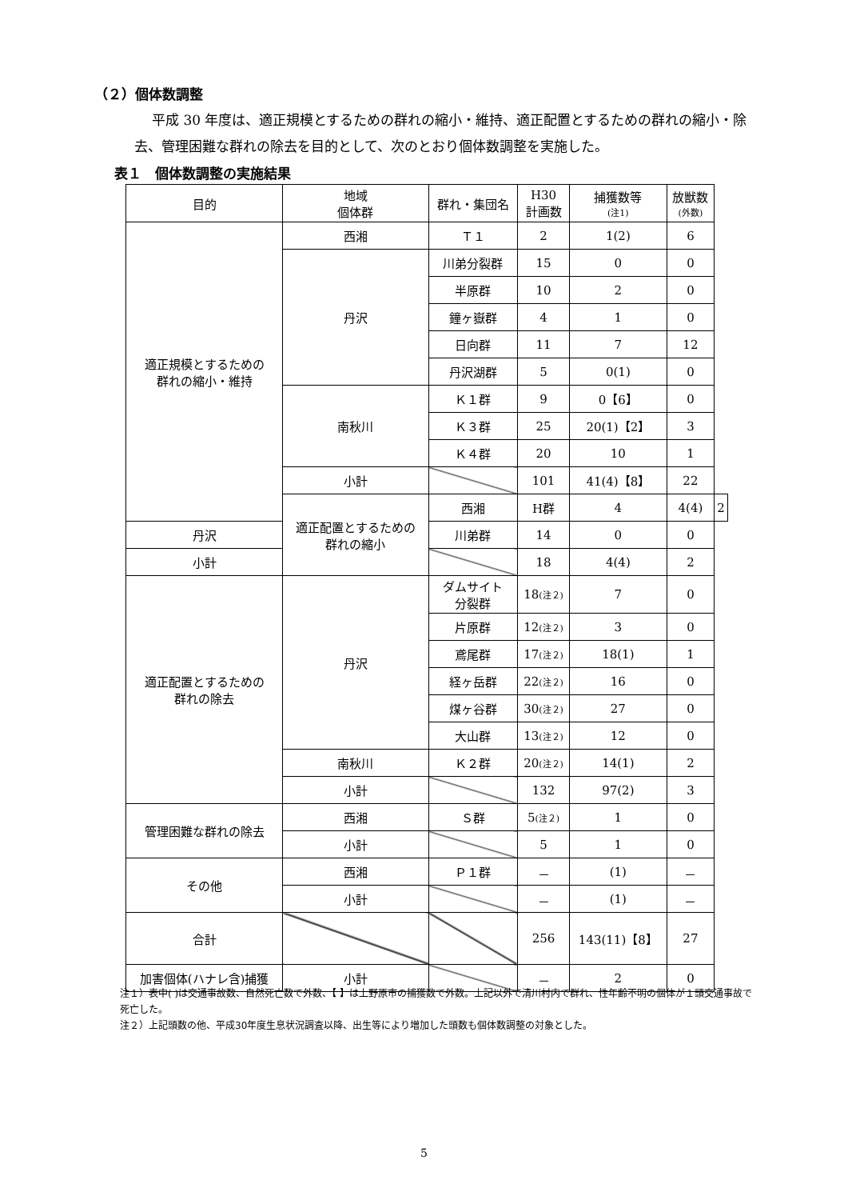（２）個体数調整
平成 30 年度は、適正規模とするための群れの縮小・維持、適正配置とするための群れの縮小・除去、管理困難な群れの除去を目的として、次のとおり個体数調整を実施した。
表１　個体数調整の実施結果
| 目的 | 地域 個体群 | 群れ・集団名 | H30 計画数 | 捕獲数等 (注1) | 放獣数 (外数) | |
| --- | --- | --- | --- | --- | --- | --- |
| 適正規模とするための 群れの縮小・維持 | 西湘 | Ｔ１ | 2 | 1(2) | 6 | |
| | 丹沢 | 川弟分裂群 | 15 | 0 | 0 | |
| | | 半原群 | 10 | 2 | 0 | |
| | | 鐘ヶ嶽群 | 4 | 1 | 0 | |
| | | 日向群 | 11 | 7 | 12 | |
| | | 丹沢湖群 | 5 | 0(1) | 0 | |
| | 南秋川 | Ｋ１群 | 9 | 0【6】 | 0 | |
| | | Ｋ３群 | 25 | 20(1)【2】 | 3 | |
| | | Ｋ４群 | 20 | 10 | 1 | |
| | 小計 | | 101 | 41(4)【8】 | 22 | |
| | 適正配置とするための 群れの縮小 | 西湘 | H群 | 4 | 4(4) | 2 |
| 丹沢 | | 川弟群 | 14 | 0 | 0 | |
| 小計 | | | 18 | 4(4) | 2 | |
| 適正配置とするための 群れの除去 | 丹沢 | ダムサイト 分裂群 | 18 (注２) | 7 | 0 | |
| | | 片原群 | 12 (注２) | 3 | 0 | |
| | | 鳶尾群 | 17 (注２) | 18(1) | 1 | |
| | | 経ヶ岳群 | 22 (注２) | 16 | 0 | |
| | | 煤ヶ谷群 | 30 (注２) | 27 | 0 | |
| | | 大山群 | 13 (注２) | 12 | 0 | |
| | 南秋川 | Ｋ２群 | 20 (注２) | 14(1) | 2 | |
| | 小計 | | 132 | 97(2) | 3 | |
| 管理困難な群れの除去 | 西湘 | Ｓ群 | 5 (注２) | 1 | 0 | |
| | 小計 | | 5 | 1 | 0 | |
| その他 | 西湘 | Ｐ１群 | － | (1) | － | |
| | 小計 | | － | (1) | － | |
| 合計 | | | 256 | 143(11)【8】 | 27 | |
| 加害個体(ハナレ含)捕獲 | 小計 | | － | 2 | 0 | |
注１）表中( )は交通事故数、自然死亡数で外数、【 】は上野原市の捕獲数で外数。上記以外で清川村内で群れ、性年齢不明の個体が１頭交通事故で死亡した。
注２）上記頭数の他、平成30年度生息状況調査以降、出生等により増加した頭数も個体数調整の対象とした。
5